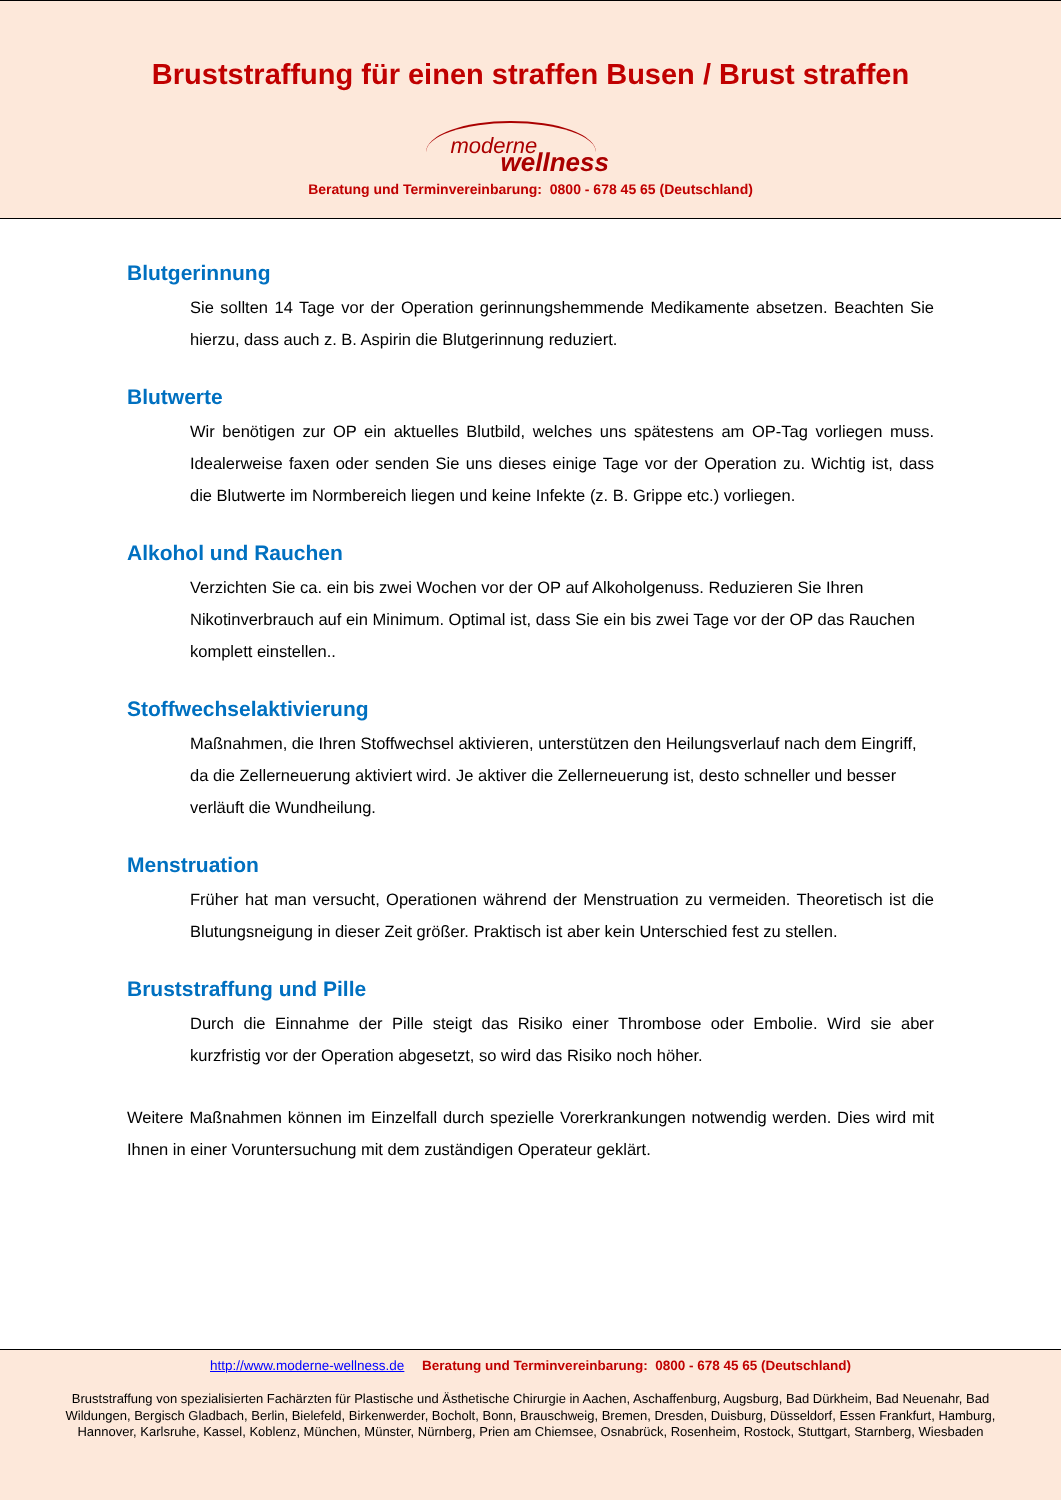Bruststraffung für einen straffen Busen / Brust straffen
moderne
wellness
Beratung und Terminvereinbarung: 0800 - 678 45 65 (Deutschland)
Blutgerinnung
Sie sollten 14 Tage vor der Operation gerinnungshemmende Medikamente absetzen. Beachten Sie hierzu, dass auch z. B. Aspirin die Blutgerinnung reduziert.
Blutwerte
Wir benötigen zur OP ein aktuelles Blutbild, welches uns spätestens am OP-Tag vorliegen muss. Idealerweise faxen oder senden Sie uns dieses einige Tage vor der Operation zu. Wichtig ist, dass die Blutwerte im Normbereich liegen und keine Infekte (z. B. Grippe etc.) vorliegen.
Alkohol und Rauchen
Verzichten Sie ca. ein bis zwei Wochen vor der OP auf Alkoholgenuss. Reduzieren Sie Ihren Nikotinverbrauch auf ein Minimum. Optimal ist, dass Sie ein bis zwei Tage vor der OP das Rauchen komplett einstellen..
Stoffwechselaktivierung
Maßnahmen, die Ihren Stoffwechsel aktivieren, unterstützen den Heilungsverlauf nach dem Eingriff, da die Zellerneuerung aktiviert wird. Je aktiver die Zellerneuerung ist, desto schneller und besser verläuft die Wundheilung.
Menstruation
Früher hat man versucht, Operationen während der Menstruation zu vermeiden. Theoretisch ist die Blutungsneigung in dieser Zeit größer. Praktisch ist aber kein Unterschied fest zu stellen.
Bruststraffung und Pille
Durch die Einnahme der Pille steigt das Risiko einer Thrombose oder Embolie. Wird sie aber kurzfristig vor der Operation abgesetzt, so wird das Risiko noch höher.
Weitere Maßnahmen können im Einzelfall durch spezielle Vorerkrankungen notwendig werden. Dies wird mit Ihnen in einer Voruntersuchung mit dem zuständigen Operateur geklärt.
http://www.moderne-wellness.de Beratung und Terminvereinbarung: 0800 - 678 45 65 (Deutschland)
Bruststraffung von spezialisierten Fachärzten für Plastische und Ästhetische Chirurgie in Aachen, Aschaffenburg, Augsburg, Bad Dürkheim, Bad Neuenahr, Bad Wildungen, Bergisch Gladbach, Berlin, Bielefeld, Birkenwerder, Bocholt, Bonn, Brauschweig, Bremen, Dresden, Duisburg, Düsseldorf, Essen Frankfurt, Hamburg, Hannover, Karlsruhe, Kassel, Koblenz, München, Münster, Nürnberg, Prien am Chiemsee, Osnabrück, Rosenheim, Rostock, Stuttgart, Starnberg, Wiesbaden